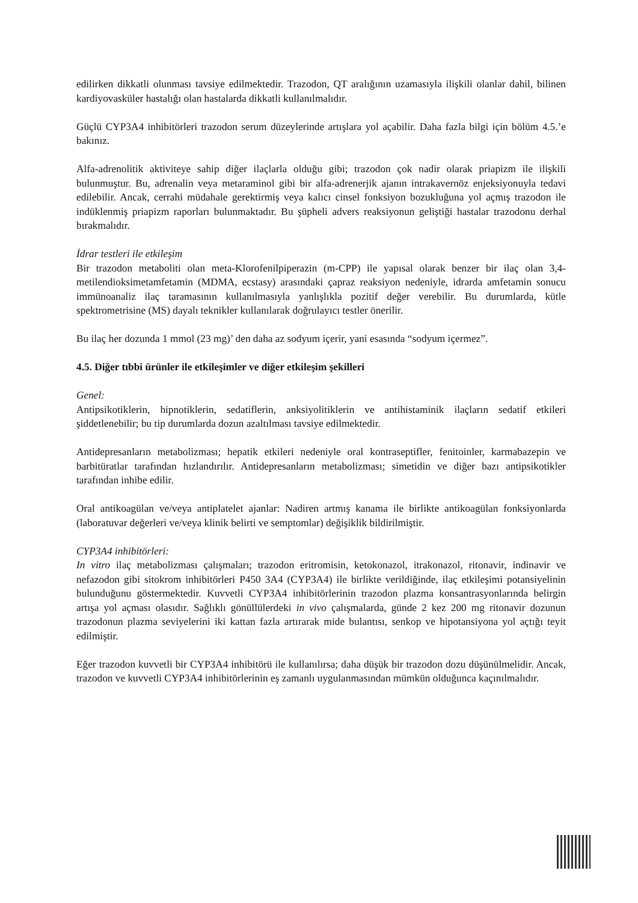edilirken dikkatli olunması tavsiye edilmektedir. Trazodon, QT aralığının uzamasıyla ilişkili olanlar dahil, bilinen kardiyovasküler hastalığı olan hastalarda dikkatli kullanılmalıdır.
Güçlü CYP3A4 inhibitörleri trazodon serum düzeylerinde artışlara yol açabilir. Daha fazla bilgi için bölüm 4.5.’e bakınız.
Alfa-adrenolitik aktiviteye sahip diğer ilaçlarla olduğu gibi; trazodon çok nadir olarak priapizm ile ilişkili bulunmuştur. Bu, adrenalin veya metaraminol gibi bir alfa-adrenerjik ajanın intrakavernöz enjeksiyonuyla tedavi edilebilir. Ancak, cerrahi müdahale gerektirmiş veya kalıcı cinsel fonksiyon bozukluğuna yol açmış trazodon ile indüklenmiş priapizm raporları bulunmaktadır. Bu şüpheli advers reaksiyonun geliştiği hastalar trazodonu derhal bırakmalıdır.
İdrar testleri ile etkileşim
Bir trazodon metaboliti olan meta-Klorofenilpiperazin (m-CPP) ile yapısal olarak benzer bir ilaç olan 3,4-metilendioksimetamfetamin (MDMA, ecstasy) arasındaki çapraz reaksiyon nedeniyle, idrarda amfetamin sonucu immünoanaliz ilaç taramasının kullanılmasıyla yanlışlıkla pozitif değer verebilir. Bu durumlarda, kütle spektrometrisine (MS) dayalı teknikler kullanılarak doğrulayıcı testler önerilir.
Bu ilaç her dozunda 1 mmol (23 mg)’ den daha az sodyum içerir, yani esasında “sodyum içermez”.
4.5. Diğer tıbbi ürünler ile etkileşimler ve diğer etkileşim şekilleri
Genel:
Antipsikotiklerin, hipnotiklerin, sedatiflerin, anksiyolitiklerin ve antihistaminik ilaçların sedatif etkileri şiddetlenebilir; bu tip durumlarda dozun azaltılması tavsiye edilmektedir.
Antidepresanların metabolizması; hepatik etkileri nedeniyle oral kontraseptifler, fenitoinler, karmabazepin ve barbitüratlar tarafından hızlandırılır. Antidepresanların metabolizması; simetidin ve diğer bazı antipsikotikler tarafından inhibe edilir.
Oral antikoagülan ve/veya antiplatelet ajanlar: Nadiren artmış kanama ile birlikte antikoagülan fonksiyonlarda (laboratuvar değerleri ve/veya klinik belirti ve semptomlar) değişiklik bildirilmiştir.
CYP3A4 inhibitörleri:
In vitro ilaç metabolizması çalışmaları; trazodon eritromisin, ketokonazol, itrakonazol, ritonavir, indinavir ve nefazodon gibi sitokrom inhibitörleri P450 3A4 (CYP3A4) ile birlikte verildiğinde, ilaç etkileşimi potansiyelinin bulunduğunu göstermektedir. Kuvvetli CYP3A4 inhibitörlerinin trazodon plazma konsantrasyonlarında belirgin artışa yol açması olasıdır. Sağlıklı gönüllülerdeki in vivo çalışmalarda, günde 2 kez 200 mg ritonavir dozunun trazodonun plazma seviyelerini iki kattan fazla artırarak mide bulantısı, senkop ve hipotansiyona yol açtığı teyit edilmiştir.
Eğer trazodon kuvvetli bir CYP3A4 inhibitörü ile kullanılırsa; daha düşük bir trazodon dozu düşünülmelidir. Ancak, trazodon ve kuvvetli CYP3A4 inhibitörlerinin eş zamanlı uygulanmasından mümkün olduğunca kaçınılmalıdır.